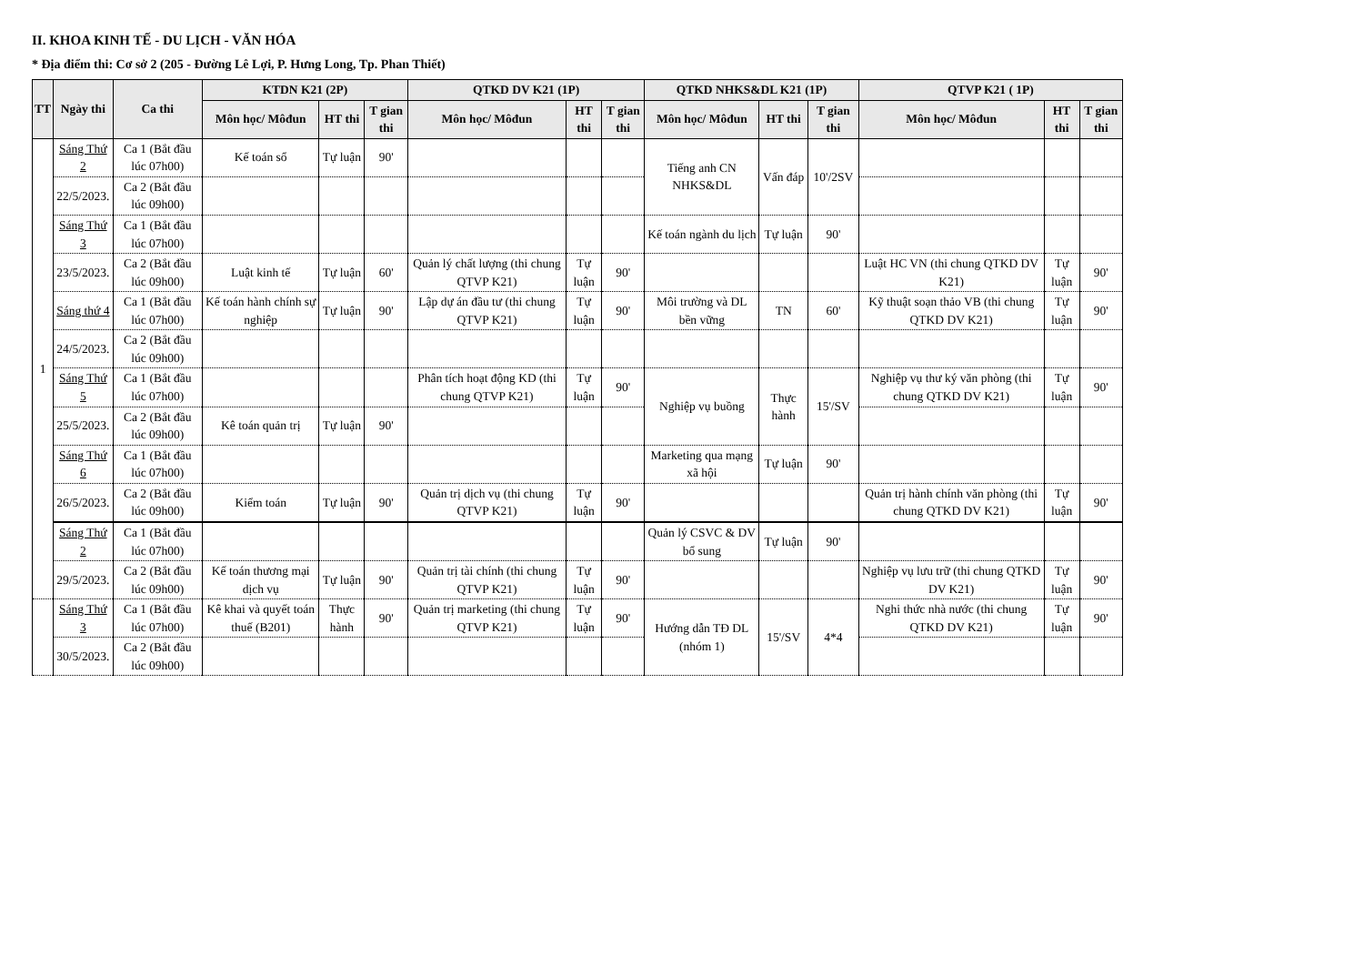II. KHOA KINH TẾ - DU LỊCH - VĂN HÓA
* Địa điểm thi: Cơ sở 2 (205 - Đường Lê Lợi, P. Hưng Long, Tp. Phan Thiết)
| TT | Ngày thi | Ca thi | KTDN K21 (2P) | | | QTKD DV K21 (1P) | | | QTKD NHKS&DL K21 (1P) | | | QTVP K21 ( 1P) | | |
| --- | --- | --- | --- | --- | --- | --- | --- | --- | --- | --- | --- | --- | --- | --- |
| | | | Môn học/ Môđun | HT thi | T gian thi | Môn học/ Môđun | HT thi | T gian thi | Môn học/ Môđun | HT thi | T gian thi | Môn học/ Môđun | HT thi | T gian thi |
| 1 | Sáng Thứ 2 | Ca 1 (Bắt đầu lúc 07h00) | Kế toán sổ | Tự luận | 90' | | | | Tiếng anh CN NHKS&DL | Vấn đáp | 10'/2SV | | | |
| | 22/5/2023. | Ca 2 (Bắt đầu lúc 09h00) | | | | | | | | | | | | |
| | Sáng Thứ 3 | Ca 1 (Bắt đầu lúc 07h00) | | | | | | | Kế toán ngành du lịch | Tự luận | 90' | | | |
| | 23/5/2023. | Ca 2 (Bắt đầu lúc 09h00) | Luật kinh tế | Tự luận | 60' | Quản lý chất lượng (thi chung QTVP K21) | Tự luận | 90' | | | | Luật HC VN (thi chung QTKD DV K21) | Tự luận | 90' |
| | Sáng thứ 4 | Ca 1 (Bắt đầu lúc 07h00) | Kế toán hành chính sự nghiệp | Tự luận | 90' | Lập dự án đầu tư (thi chung QTVP K21) | Tự luận | 90' | Môi trường và DL bền vững | TN | 60' | Kỹ thuật soạn thảo VB (thi chung QTKD DV K21) | Tự luận | 90' |
| | 24/5/2023. | Ca 2 (Bắt đầu lúc 09h00) | | | | | | | | | | | | |
| | Sáng Thứ 5 | Ca 1 (Bắt đầu lúc 07h00) | | | | Phân tích hoạt động KD (thi chung QTVP K21) | Tự luận | 90' | Nghiệp vụ buồng | Thực hành | 15'/SV | Nghiệp vụ thư ký văn phòng (thi chung QTKD DV K21) | Tự luận | 90' |
| | 25/5/2023. | Ca 2 (Bắt đầu lúc 09h00) | Kê toán quản trị | Tự luận | 90' | | | | | | | | | |
| | Sáng Thứ 6 | Ca 1 (Bắt đầu lúc 07h00) | | | | | | | Marketing qua mạng xã hội | Tự luận | 90' | | | |
| | 26/5/2023. | Ca 2 (Bắt đầu lúc 09h00) | Kiểm toán | Tự luận | 90' | Quản trị dịch vụ (thi chung QTVP K21) | Tự luận | 90' | | | | Quản trị hành chính văn phòng (thi chung QTKD DV K21) | Tự luận | 90' |
| | Sáng Thứ 2 | Ca 1 (Bắt đầu lúc 07h00) | | | | | | | Quản lý CSVC & DV bổ sung | Tự luận | 90' | | | |
| | 29/5/2023. | Ca 2 (Bắt đầu lúc 09h00) | Kế toán thương mại dịch vụ | Tự luận | 90' | Quản trị tài chính (thi chung QTVP K21) | Tự luận | 90' | | | | Nghiệp vụ lưu trữ (thi chung QTKD DV K21) | Tự luận | 90' |
| | Sáng Thứ 3 | Ca 1 (Bắt đầu lúc 07h00) | Kê khai và quyết toán thuế (B201) | Thực hành | 90' | Quản trị marketing (thi chung QTVP K21) | Tự luận | 90' | Hướng dẫn TĐ DL (nhóm 1) | 15'/SV | 4*4 | Nghi thức nhà nước (thi chung QTKD DV K21) | Tự luận | 90' |
| | 30/5/2023. | Ca 2 (Bắt đầu lúc 09h00) | | | | | | | | | | | | |